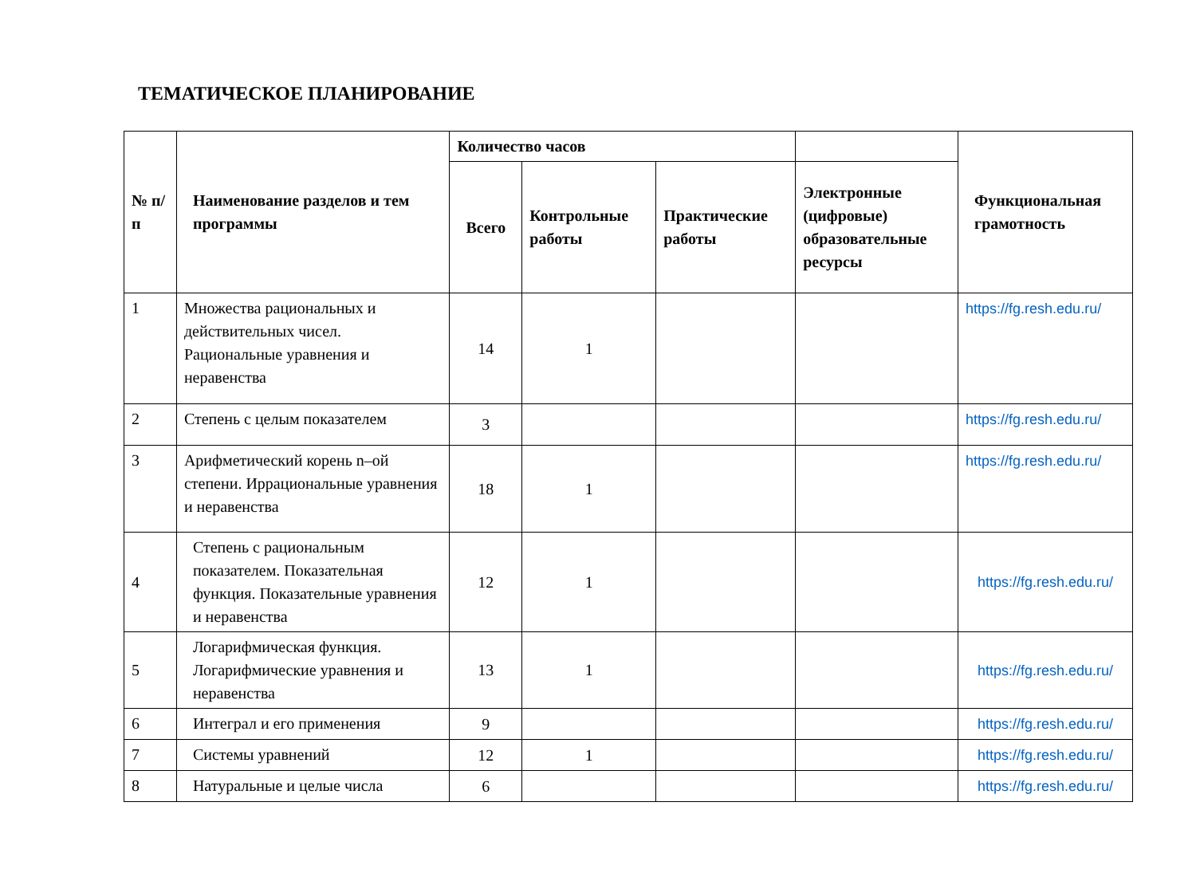ТЕМАТИЧЕСКОЕ ПЛАНИРОВАНИЕ
| № п/п | Наименование разделов и тем программы | Количество часов | | | | Функциональная грамотность |
| --- | --- | --- | --- | --- | --- | --- |
| | | Всего | Контрольные работы | Практические работы | Электронные (цифровые) образовательные ресурсы | |
| 1 | Множества рациональных и действительных чисел. Рациональные уравнения и неравенства | 14 | 1 | | | https://fg.resh.edu.ru/ |
| 2 | Степень с целым показателем | 3 | | | | https://fg.resh.edu.ru/ |
| 3 | Арифметический корень n–ой степени. Иррациональные уравнения и неравенства | 18 | 1 | | | https://fg.resh.edu.ru/ |
| 4 | Степень с рациональным показателем. Показательная функция. Показательные уравнения и неравенства | 12 | 1 | | | https://fg.resh.edu.ru/ |
| 5 | Логарифмическая функция. Логарифмические уравнения и неравенства | 13 | 1 | | | https://fg.resh.edu.ru/ |
| 6 | Интеграл и его применения | 9 | | | | https://fg.resh.edu.ru/ |
| 7 | Системы уравнений | 12 | 1 | | | https://fg.resh.edu.ru/ |
| 8 | Натуральные и целые числа | 6 | | | | https://fg.resh.edu.ru/ |